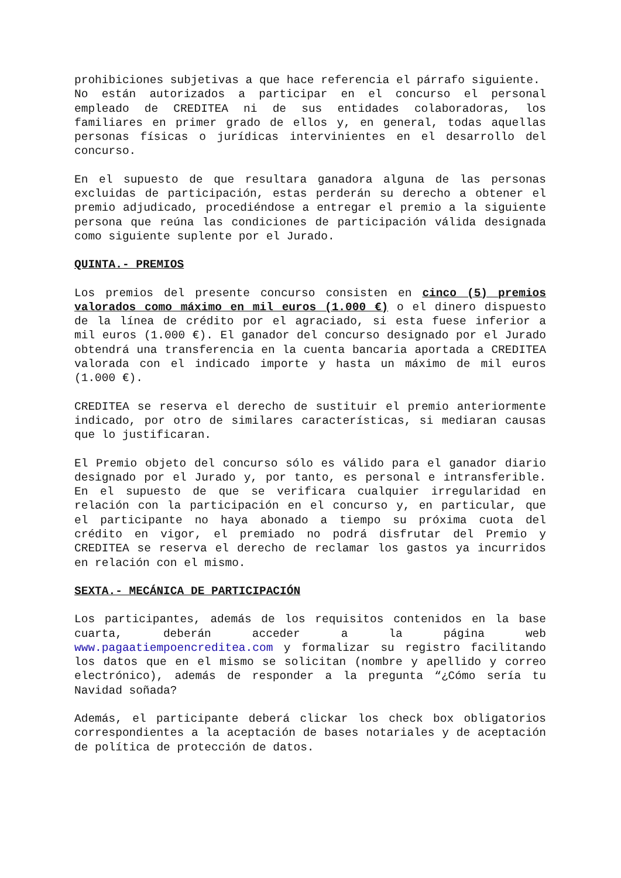prohibiciones subjetivas a que hace referencia el párrafo siguiente.
No están autorizados a participar en el concurso el personal empleado de CREDITEA ni de sus entidades colaboradoras, los familiares en primer grado de ellos y, en general, todas aquellas personas físicas o jurídicas intervinientes en el desarrollo del concurso.
En el supuesto de que resultara ganadora alguna de las personas excluidas de participación, estas perderán su derecho a obtener el premio adjudicado, procediéndose a entregar el premio a la siguiente persona que reúna las condiciones de participación válida designada como siguiente suplente por el Jurado.
QUINTA.- PREMIOS
Los premios del presente concurso consisten en cinco (5) premios valorados como máximo en mil euros (1.000 €) o el dinero dispuesto de la línea de crédito por el agraciado, si esta fuese inferior a mil euros (1.000 €). El ganador del concurso designado por el Jurado obtendrá una transferencia en la cuenta bancaria aportada a CREDITEA valorada con el indicado importe y hasta un máximo de mil euros (1.000 €).
CREDITEA se reserva el derecho de sustituir el premio anteriormente indicado, por otro de similares características, si mediaran causas que lo justificaran.
El Premio objeto del concurso sólo es válido para el ganador diario designado por el Jurado y, por tanto, es personal e intransferible. En el supuesto de que se verificara cualquier irregularidad en relación con la participación en el concurso y, en particular, que el participante no haya abonado a tiempo su próxima cuota del crédito en vigor, el premiado no podrá disfrutar del Premio y CREDITEA se reserva el derecho de reclamar los gastos ya incurridos en relación con el mismo.
SEXTA.- MECÁNICA DE PARTICIPACIÓN
Los participantes, además de los requisitos contenidos en la base cuarta, deberán acceder a la página web www.pagaatiempoencreditea.com y formalizar su registro facilitando los datos que en el mismo se solicitan (nombre y apellido y correo electrónico), además de responder a la pregunta “¿Cómo sería tu Navidad soñada?
Además, el participante deberá clickar los check box obligatorios correspondientes a la aceptación de bases notariales y de aceptación de política de protección de datos.